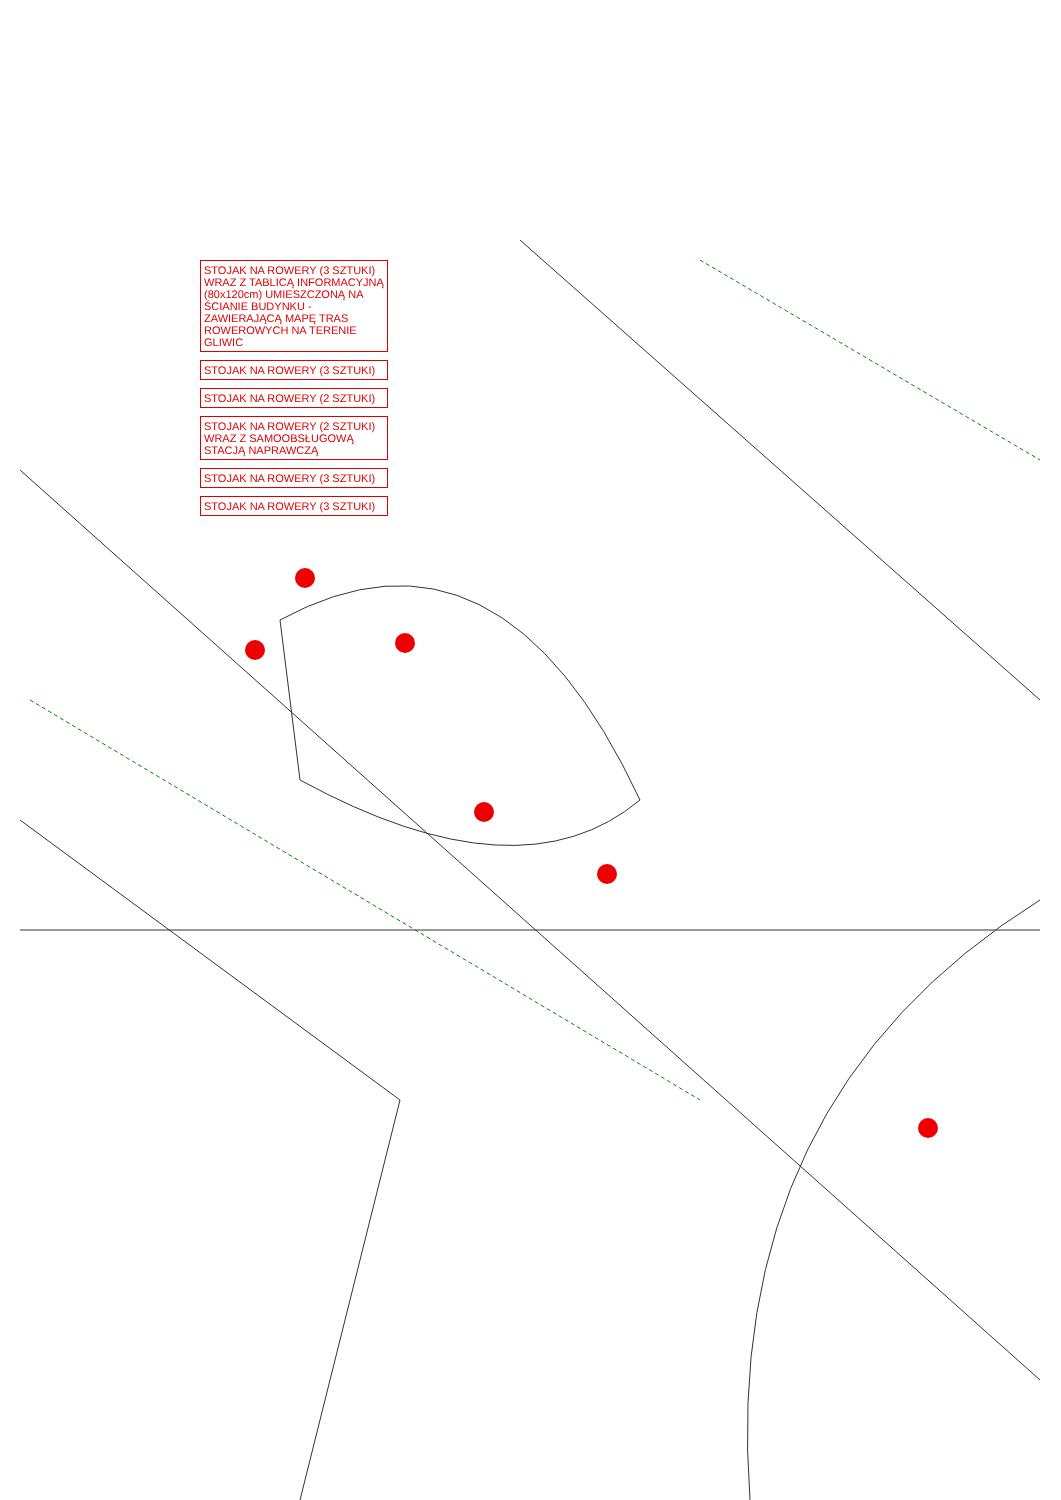STOJAK NA ROWERY (3 SZTUKI) WRAZ Z TABLICĄ INFORMACYJNĄ (80x120cm) UMIESZCZONĄ NA ŚCIANIE BUDYNKU - ZAWIERAJĄCĄ MAPĘ TRAS ROWEROWYCH NA TERENIE GLIWIC
STOJAK NA ROWERY (3 SZTUKI)
STOJAK NA ROWERY (2 SZTUKI)
STOJAK NA ROWERY (2 SZTUKI) WRAZ Z SAMOOBSŁUGOWĄ STACJĄ NAPRAWCZĄ
STOJAK NA ROWERY (3 SZTUKI)
STOJAK NA ROWERY (3 SZTUKI)